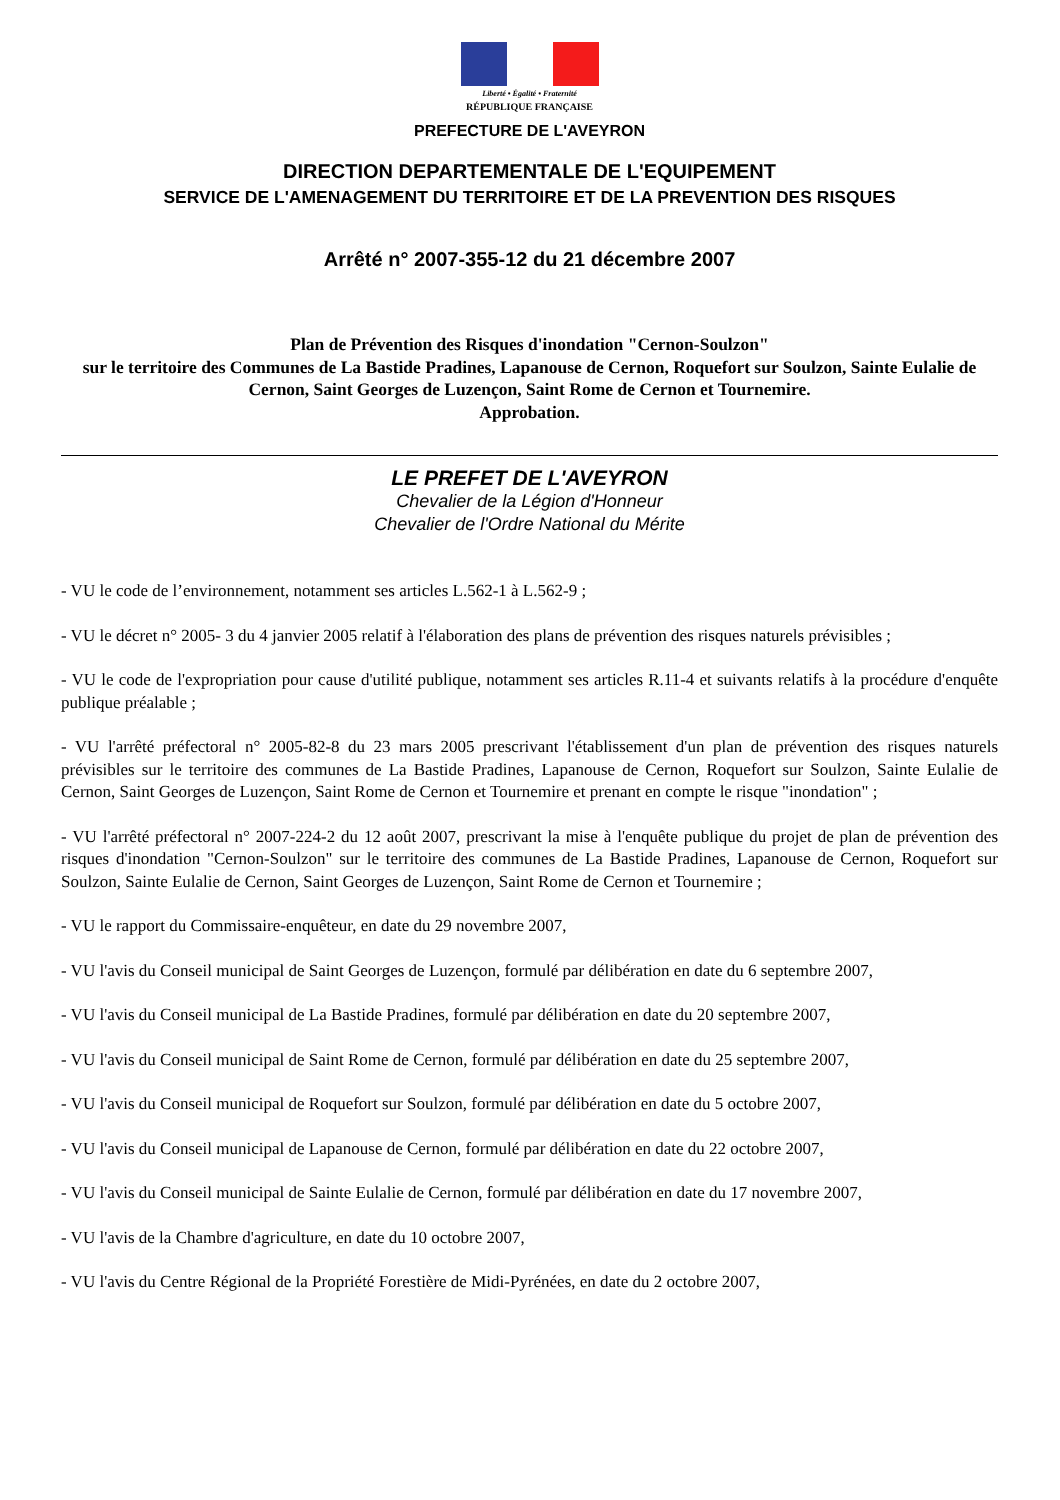Liberté • Égalité • Fraternité
RÉPUBLIQUE FRANÇAISE
PREFECTURE DE L'AVEYRON
DIRECTION DEPARTEMENTALE DE L'EQUIPEMENT
SERVICE DE L'AMENAGEMENT DU TERRITOIRE ET DE LA PREVENTION DES RISQUES
Arrêté n° 2007-355-12 du 21 décembre 2007
Plan de Prévention des Risques d'inondation "Cernon-Soulzon"
sur le territoire des Communes de La Bastide Pradines, Lapanouse de Cernon, Roquefort sur Soulzon, Sainte Eulalie de Cernon, Saint Georges de Luzençon, Saint Rome de Cernon et Tournemire.
Approbation.
LE PREFET DE L'AVEYRON
Chevalier de la Légion d'Honneur
Chevalier de l'Ordre National du Mérite
- VU le code de l’environnement, notamment ses articles L.562-1 à L.562-9 ;
- VU le décret n° 2005- 3 du 4 janvier 2005 relatif à l'élaboration des plans de prévention des risques naturels prévisibles ;
- VU le code de l'expropriation pour cause d'utilité publique, notamment ses articles R.11-4 et suivants relatifs à la procédure d'enquête publique préalable ;
- VU l'arrêté préfectoral n° 2005-82-8 du 23 mars 2005 prescrivant l'établissement d'un plan de prévention des risques naturels prévisibles sur le territoire des communes de La Bastide Pradines, Lapanouse de Cernon, Roquefort sur Soulzon, Sainte Eulalie de Cernon, Saint Georges de Luzençon, Saint Rome de Cernon et Tournemire et prenant en compte le risque "inondation" ;
- VU l'arrêté préfectoral n° 2007-224-2 du 12 août 2007, prescrivant la mise à l'enquête publique du projet de plan de prévention des risques d'inondation "Cernon-Soulzon" sur le territoire des communes de La Bastide Pradines, Lapanouse de Cernon, Roquefort sur Soulzon, Sainte Eulalie de Cernon, Saint Georges de Luzençon, Saint Rome de Cernon et Tournemire ;
- VU le rapport du Commissaire-enquêteur, en date du 29 novembre 2007,
- VU l'avis du Conseil municipal de Saint Georges de Luzençon, formulé par délibération en date du 6 septembre 2007,
- VU l'avis du Conseil municipal de La Bastide Pradines, formulé par délibération en date du 20 septembre 2007,
- VU l'avis du Conseil municipal de Saint Rome de Cernon, formulé par délibération en date du 25 septembre 2007,
- VU l'avis du Conseil municipal de Roquefort sur Soulzon, formulé par délibération en date du 5 octobre 2007,
- VU l'avis du Conseil municipal de Lapanouse de Cernon, formulé par délibération en date du 22 octobre 2007,
- VU l'avis du Conseil municipal de Sainte Eulalie de Cernon, formulé par délibération en date du 17 novembre 2007,
- VU l'avis de la Chambre d'agriculture, en date du 10 octobre 2007,
- VU l'avis du Centre Régional de la Propriété Forestière de Midi-Pyrénées, en date du 2 octobre 2007,